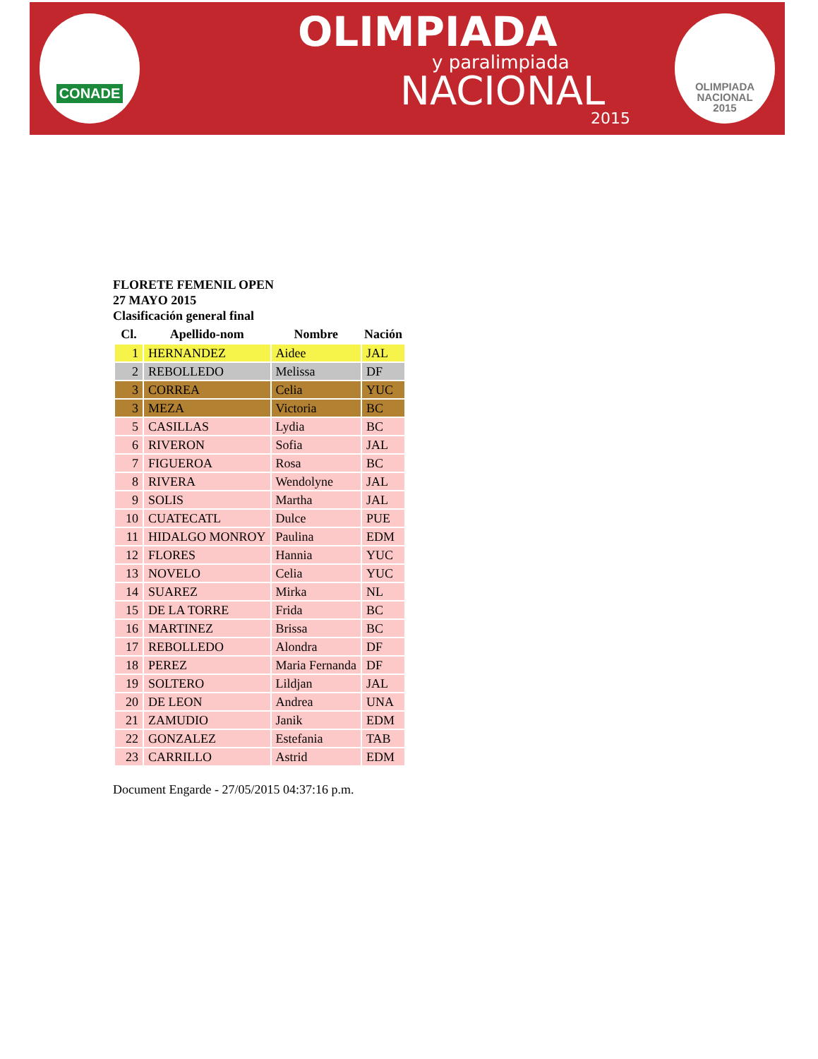CONADE
OLIMPIADA
y paralimpiada
NACIONAL
2015
OLIMPIADA
NACIONAL
2015
FLORETE FEMENIL OPEN
27 MAYO 2015
Clasificación general final
| Cl. | Apellido-nom | Nombre | Nación |
| --- | --- | --- | --- |
| 1 | HERNANDEZ | Aidee | JAL |
| 2 | REBOLLEDO | Melissa | DF |
| 3 | CORREA | Celia | YUC |
| 3 | MEZA | Victoria | BC |
| 5 | CASILLAS | Lydia | BC |
| 6 | RIVERON | Sofia | JAL |
| 7 | FIGUEROA | Rosa | BC |
| 8 | RIVERA | Wendolyne | JAL |
| 9 | SOLIS | Martha | JAL |
| 10 | CUATECATL | Dulce | PUE |
| 11 | HIDALGO MONROY | Paulina | EDM |
| 12 | FLORES | Hannia | YUC |
| 13 | NOVELO | Celia | YUC |
| 14 | SUAREZ | Mirka | NL |
| 15 | DE LA TORRE | Frida | BC |
| 16 | MARTINEZ | Brissa | BC |
| 17 | REBOLLEDO | Alondra | DF |
| 18 | PEREZ | Maria Fernanda | DF |
| 19 | SOLTERO | Lildjan | JAL |
| 20 | DE LEON | Andrea | UNA |
| 21 | ZAMUDIO | Janik | EDM |
| 22 | GONZALEZ | Estefania | TAB |
| 23 | CARRILLO | Astrid | EDM |
Document Engarde - 27/05/2015 04:37:16 p.m.